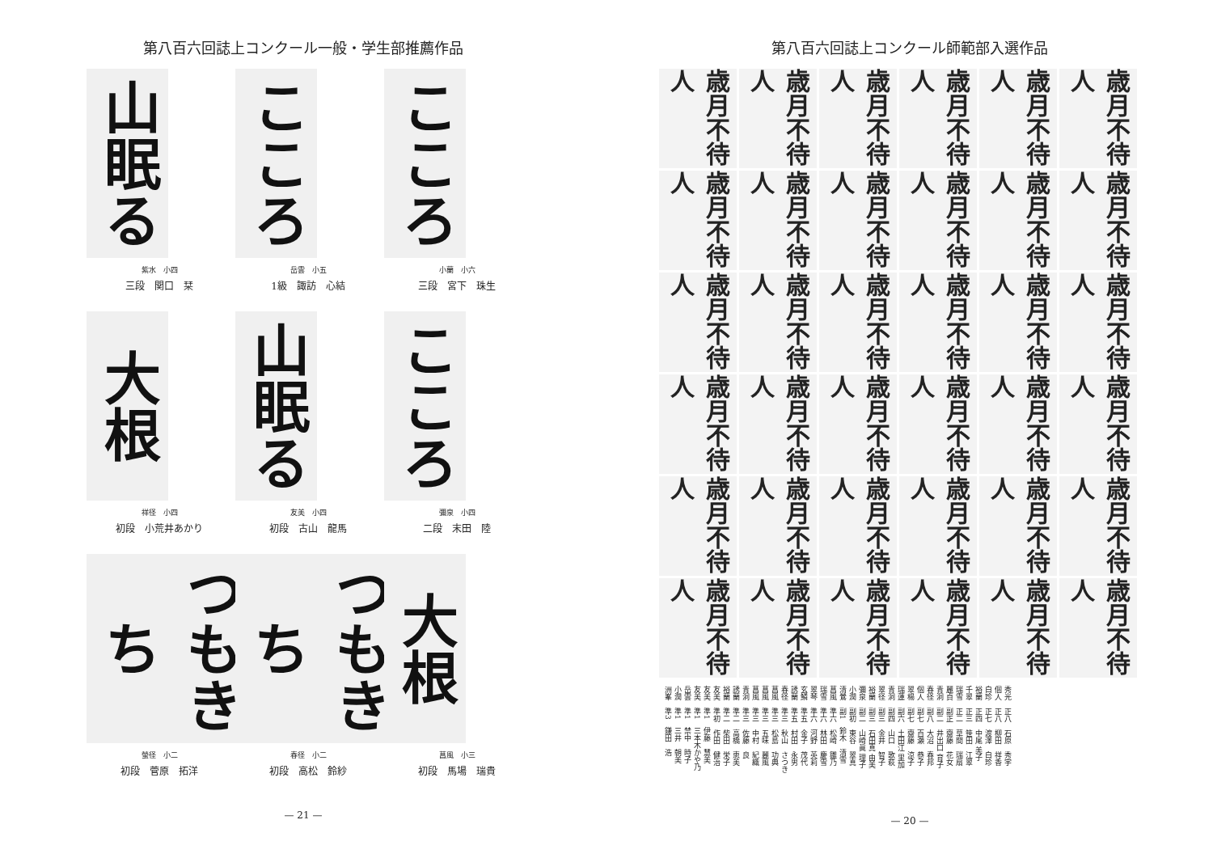第八百六回誌上コンクール一般・学生部推薦作品
山眠る
紫水　小四
三段　関口　栞
こころ
岳雲　小五
1級　諏訪　心結
こころ
小蘭　小六
三段　宮下　珠生
大根
祥径　小四
初段　小荒井あかり
山眠る
友美　小四
初段　古山　龍馬
こころ
彌泉　小四
二段　末田　陸
つもきち
螢径　小二
初段　菅原　拓洋
つもきち
春径　小二
初段　高松　鈴紗
大根
菖風　小三
初段　馬場　瑞貴
— 21 —
第八百六回誌上コンクール師範部入選作品
歳月不待人
歳月不待人
歳月不待人
歳月不待人
歳月不待人
歳月不待人
歳月不待人
歳月不待人
歳月不待人
歳月不待人
歳月不待人
歳月不待人
歳月不待人
歳月不待人
歳月不待人
歳月不待人
歳月不待人
歳月不待人
歳月不待人
歳月不待人
歳月不待人
歳月不待人
歳月不待人
歳月不待人
歳月不待人
歳月不待人
歳月不待人
歳月不待人
歳月不待人
歳月不待人
歳月不待人
歳月不待人
歳月不待人
歳月不待人
歳月不待人
歳月不待人
秀光　正八　石原　秀宇
個人　正八　柳田　祥香
白珍　正七　渡澤　白珍
裕蘭　正四　中尾 美子
千翠　正三　笹田　江翠
瑞雪　正二　草間　瑞扇
麗貞　副正　齋藤　花女
青洞　副二　井出口 育子
春径　副八　大沼　春邦
個人　副七　百瀬　恭子
翠楊　副七　齋藤　涼子
瑞蓮　副六　土田江 里加
青洞　副四　山口　歌萩
翠径　副三　金井　智子
裕蘭　副三　石田真 由美
彌泉　副二　山崎眞 理子
小潤　副初　東谷　翠真
清鶯　副1　鈴木　清雪
菖風　準六　松崎　雛乃
瑞雪　準六　林田　慶雪
翠琴　準六　河野　英莉
玄鱗　準五　金子　茂代
誘蘭　準五　村田　永男
春径　準三　秋山　さつき
菖風　準三　松島　功典
菖風　準三　五味　麗風
菖風　準三　中村　紀織
青洞　準三　佐藤　良
誘蘭　準二　高橋　恵美
裕蘭　準二　柴田　栄子
友美　準初　作田　健治
友美　準1　伊藤　慧美
友美　準1　三本木かや乃
岳雲　準1　禁中　時子
小潤　準1　三井　朝美
洲峯　準3　鎌田　浩
— 20 —